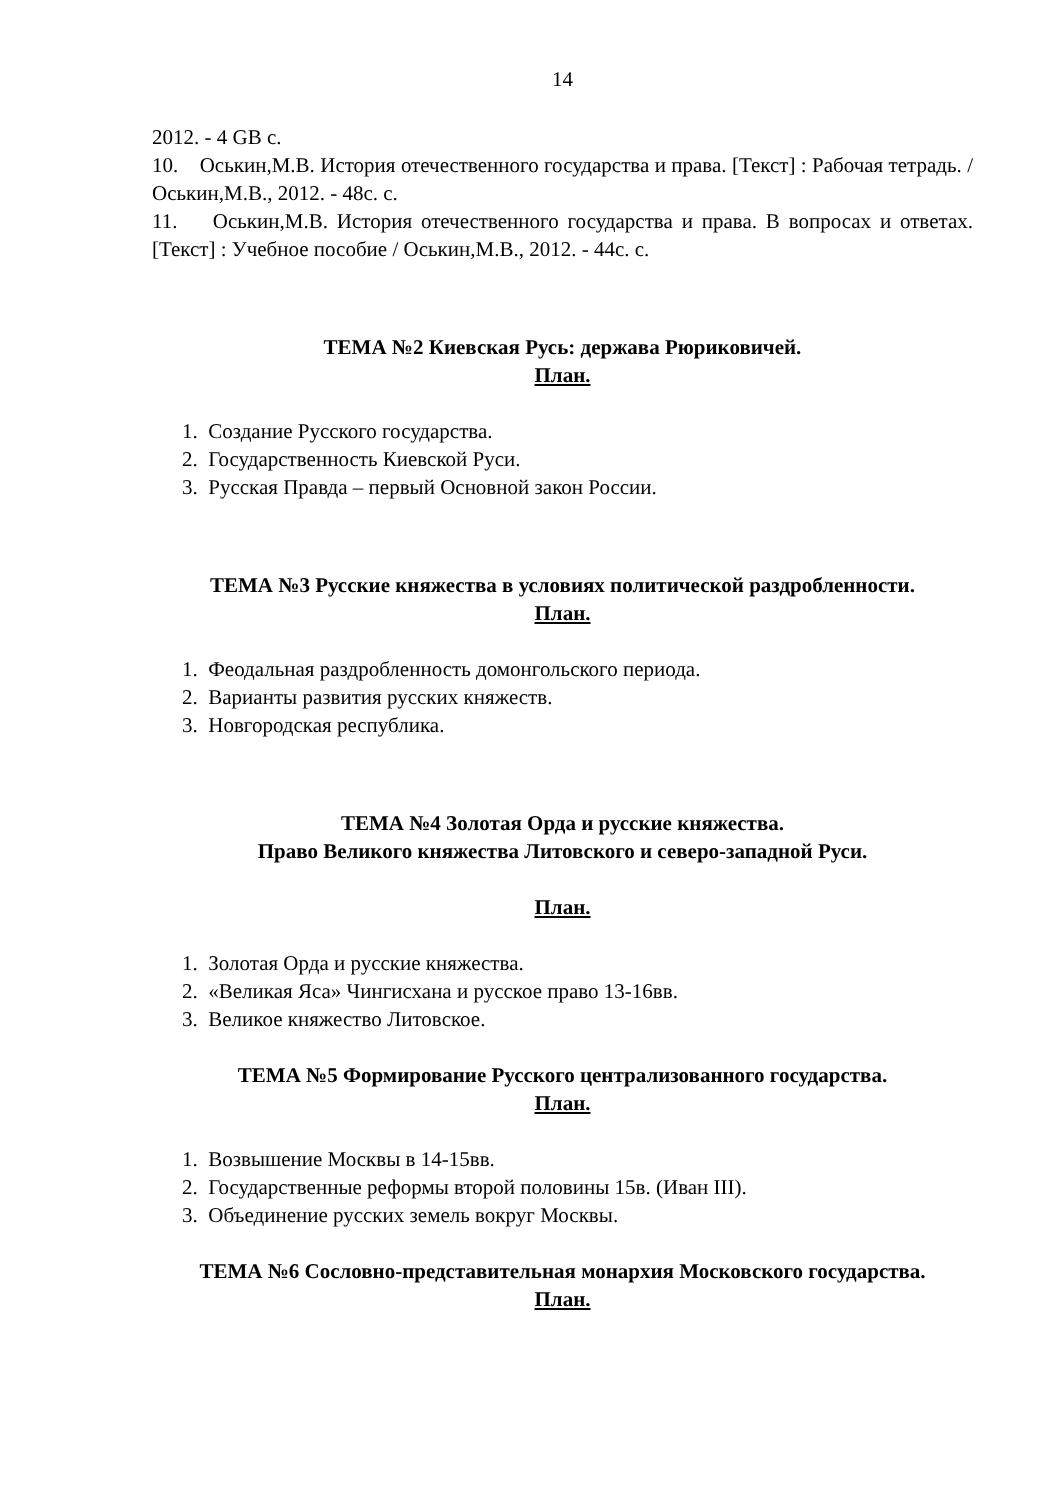14
2012. - 4 GB с.
10. Оськин,М.В. История отечественного государства и права. [Текст] : Рабочая тетрадь. / Оськин,М.В., 2012. - 48с. с.
11. Оськин,М.В. История отечественного государства и права. В вопросах и ответах. [Текст] : Учебное пособие / Оськин,М.В., 2012. - 44с. с.
ТЕМА №2 Киевская Русь: держава Рюриковичей.
План.
1. Создание Русского государства.
2. Государственность Киевской Руси.
3. Русская Правда – первый Основной закон России.
ТЕМА №3 Русские княжества в условиях политической раздробленности.
План.
1. Феодальная раздробленность домонгольского периода.
2. Варианты развития русских княжеств.
3. Новгородская республика.
ТЕМА №4 Золотая Орда и русские княжества.
Право Великого княжества Литовского и северо-западной Руси.
План.
1. Золотая Орда и русские княжества.
2. «Великая Яса» Чингисхана и русское право 13-16вв.
3. Великое княжество Литовское.
ТЕМА №5 Формирование Русского централизованного государства.
План.
1. Возвышение Москвы в 14-15вв.
2. Государственные реформы второй половины 15в. (Иван III).
3. Объединение русских земель вокруг Москвы.
ТЕМА №6 Сословно-представительная монархия Московского государства.
План.